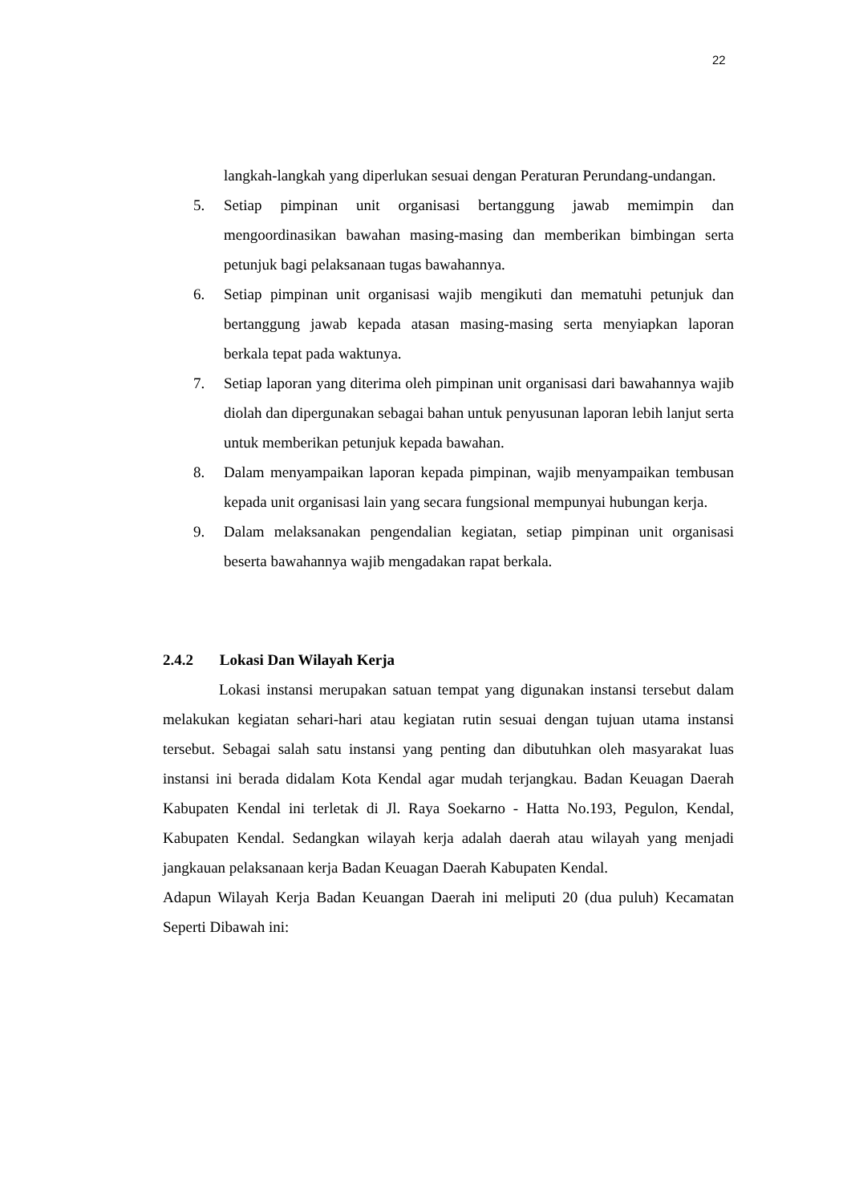22
langkah-langkah yang diperlukan sesuai dengan Peraturan Perundang-undangan.
5. Setiap pimpinan unit organisasi bertanggung jawab memimpin dan mengoordinasikan bawahan masing-masing dan memberikan bimbingan serta petunjuk bagi pelaksanaan tugas bawahannya.
6. Setiap pimpinan unit organisasi wajib mengikuti dan mematuhi petunjuk dan bertanggung jawab kepada atasan masing-masing serta menyiapkan laporan berkala tepat pada waktunya.
7. Setiap laporan yang diterima oleh pimpinan unit organisasi dari bawahannya wajib diolah dan dipergunakan sebagai bahan untuk penyusunan laporan lebih lanjut serta untuk memberikan petunjuk kepada bawahan.
8. Dalam menyampaikan laporan kepada pimpinan, wajib menyampaikan tembusan kepada unit organisasi lain yang secara fungsional mempunyai hubungan kerja.
9. Dalam melaksanakan pengendalian kegiatan, setiap pimpinan unit organisasi beserta bawahannya wajib mengadakan rapat berkala.
2.4.2 Lokasi Dan Wilayah Kerja
Lokasi instansi merupakan satuan tempat yang digunakan instansi tersebut dalam melakukan kegiatan sehari-hari atau kegiatan rutin sesuai dengan tujuan utama instansi tersebut. Sebagai salah satu instansi yang penting dan dibutuhkan oleh masyarakat luas instansi ini berada didalam Kota Kendal agar mudah terjangkau. Badan Keuagan Daerah Kabupaten Kendal ini terletak di Jl. Raya Soekarno - Hatta No.193, Pegulon, Kendal, Kabupaten Kendal. Sedangkan wilayah kerja adalah daerah atau wilayah yang menjadi jangkauan pelaksanaan kerja Badan Keuagan Daerah Kabupaten Kendal.
Adapun Wilayah Kerja Badan Keuangan Daerah ini meliputi 20 (dua puluh) Kecamatan Seperti Dibawah ini: